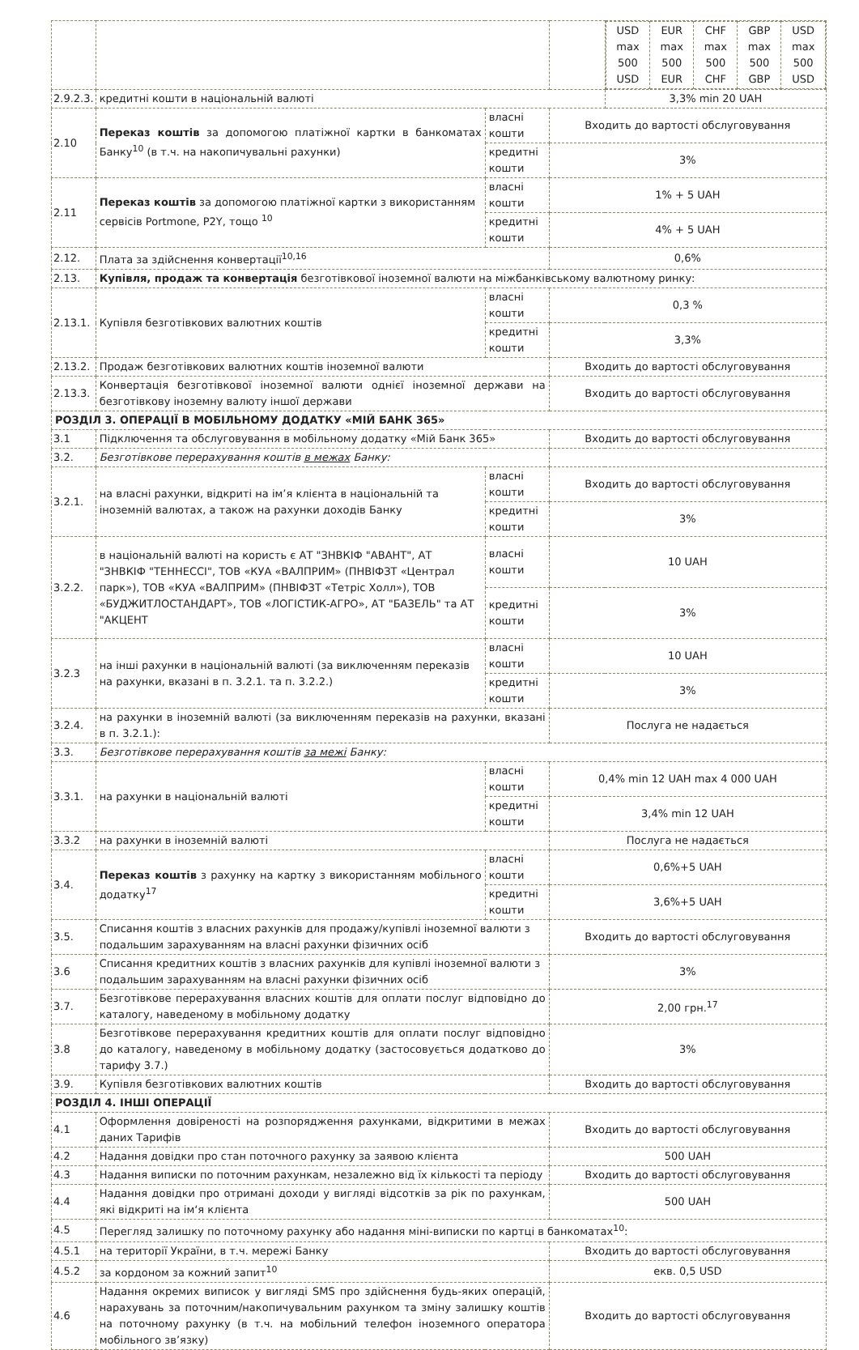| | | | | / USD max 500 USD / EUR max 500 EUR / CHF max 500 CHF / GBP max 500 GBP / USD max 500 USD / |
| 2.9.2.3. | кредитні кошти в національній валюті | | | 3,3% min 20 UAH |
| 2.10 | Переказ коштів за допомогою платіжної картки в банкоматах Банку<sup>10</sup> (в т.ч. на накопичувальні рахунки) | власні кошти | Входить до вартості обслуговування | |
| | | кредитні кошти | 3% | |
| 2.11 | Переказ коштів за допомогою платіжної картки з використанням сервісів Portmone, P2Y, тощо <sup>10</sup> | власні кошти | 1% + 5 UAH | |
| | | кредитні кошти | 4% + 5 UAH | |
| 2.12. | Плата за здійснення конвертації<sup>10,16</sup> | | 0,6% | |
| 2.13. | Купівля, продаж та конвертація безготівкової іноземної валюти на міжбанківському валютному ринку: | | | |
| 2.13.1. | Купівля безготівкових валютних коштів | власні кошти | 0,3 % | |
| | | кредитні кошти | 3,3% | |
| 2.13.2. | Продаж безготівкових валютних коштів іноземної валюти | | Входить до вартості обслуговування | |
| 2.13.3. | Конвертація безготівкової іноземної валюти однієї іноземної держави на безготівкову іноземну валюту іншої держави | | Входить до вартості обслуговування | |
| РОЗДІЛ 3. ОПЕРАЦІЇ В МОБІЛЬНОМУ ДОДАТКУ «МІЙ БАНК 365» | | | | |
| 3.1 | Підключення та обслуговування в мобільному додатку «Мій Банк 365» | | Входить до вартості обслуговування | |
| 3.2. | Безготівкове перерахування коштів в межах Банку: | | | |
| 3.2.1. | на власні рахунки, відкриті на ім’я клієнта в національній та іноземній валютах, а також на рахунки доходів Банку | власні кошти | Входить до вартості обслуговування | |
| | | кредитні кошти | 3% | |
| 3.2.2. | в національній валюті на користь є АТ "ЗНВКІФ "АВАНТ", АТ "ЗНВКІФ "ТЕННЕССІ", ТОВ «КУА «ВАЛПРИМ» (ПНВІФЗТ «Централ парк»), ТОВ «КУА «ВАЛПРИМ» (ПНВІФЗТ «Тетріс Холл»), ТОВ «БУДЖИТЛОСТАНДАРТ», ТОВ «ЛОГІСТИК-АГРО», АТ "БАЗЕЛЬ" та АТ "АКЦЕНТ | власні кошти | 10 UAH | |
| | | кредитні кошти | 3% | |
| 3.2.3 | на інші рахунки в національній валюті (за виключенням переказів на рахунки, вказані в п. 3.2.1. та п. 3.2.2.) | власні кошти | 10 UAH | |
| | | кредитні кошти | 3% | |
| 3.2.4. | на рахунки в іноземній валюті (за виключенням переказів на рахунки, вказані в п. 3.2.1.): | | Послуга не надається | |
| 3.3. | Безготівкове перерахування коштів за межі Банку: | | | |
| 3.3.1. | на рахунки в національній валюті | власні кошти | 0,4% min 12 UAH max 4 000 UAH | |
| | | кредитні кошти | 3,4% min 12 UAH | |
| 3.3.2 | на рахунки в іноземній валюті | | Послуга не надається | |
| 3.4. | Переказ коштів з рахунку на картку з використанням мобільного додатку<sup>17</sup> | власні кошти | 0,6%+5 UAH | |
| | | кредитні кошти | 3,6%+5 UAH | |
| 3.5. | Списання коштів з власних рахунків для продажу/купівлі іноземної валюти з подальшим зарахуванням на власні рахунки фізичних осіб | | Входить до вартості обслуговування | |
| 3.6 | Списання кредитних коштів з власних рахунків для купівлі іноземної валюти з подальшим зарахуванням на власні рахунки фізичних осіб | | 3% | |
| 3.7. | Безготівкове перерахування власних коштів для оплати послуг відповідно до каталогу, наведеному в мобільному додатку | | 2,00 грн.<sup>17</sup> | |
| 3.8 | Безготівкове перерахування кредитних коштів для оплати послуг відповідно до каталогу, наведеному в мобільному додатку (застосовується додатково до тарифу 3.7.) | | 3% | |
| 3.9. | Купівля безготівкових валютних коштів | | Входить до вартості обслуговування | |
| РОЗДІЛ 4. ІНШІ ОПЕРАЦІЇ | | | | |
| 4.1 | Оформлення довіреності на розпорядження рахунками, відкритими в межах даних Тарифів | | Входить до вартості обслуговування | |
| 4.2 | Надання довідки про стан поточного рахунку за заявою клієнта | | 500 UAH | |
| 4.3 | Надання виписки по поточним рахункам, незалежно від їх кількості та періоду | | Входить до вартості обслуговування | |
| 4.4 | Надання довідки про отримані доходи у вигляді відсотків за рік по рахункам, які відкриті на ім‘я клієнта | | 500 UAH | |
| 4.5 | Перегляд залишку по поточному рахунку або надання міні-виписки по картці в банкоматах<sup>10</sup>: | | | |
| 4.5.1 | на території України, в т.ч. мережі Банку | | Входить до вартості обслуговування | |
| 4.5.2 | за кордоном за кожний запит<sup>10</sup> | | екв. 0,5 USD | |
| 4.6 | Надання окремих виписок у вигляді SMS про здійснення будь-яких операцій, нарахувань за поточним/накопичувальним рахунком та зміну залишку коштів на поточному рахунку (в т.ч. на мобільний телефон іноземного оператора мобільного зв’язку) | | Входить до вартості обслуговування | |